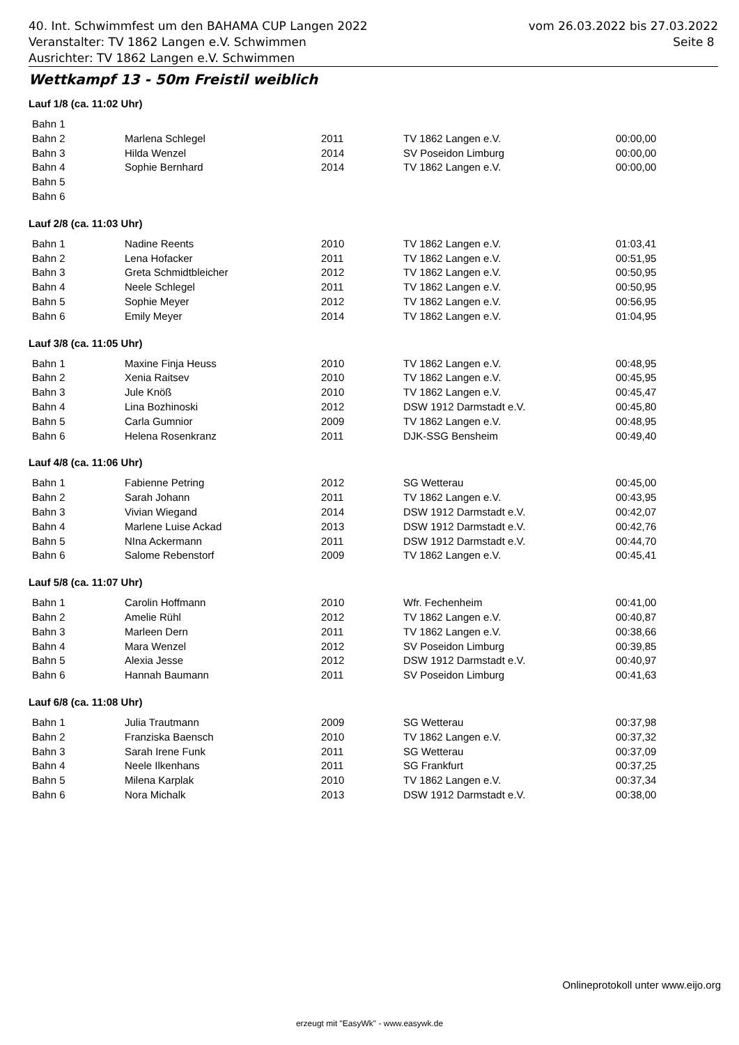40. Int. Schwimmfest um den BAHAMA CUP Langen 2022 vom 26.03.2022 bis 27.03.2022
Veranstalter: TV 1862 Langen e.V. Schwimmen Seite 8
Ausrichter: TV 1862 Langen e.V. Schwimmen
Wettkampf 13 - 50m Freistil weiblich
Lauf 1/8 (ca. 11:02 Uhr)
| Bahn 1 | | | | |
| Bahn 2 | Marlena Schlegel | 2011 | TV 1862 Langen e.V. | 00:00,00 |
| Bahn 3 | Hilda Wenzel | 2014 | SV Poseidon Limburg | 00:00,00 |
| Bahn 4 | Sophie Bernhard | 2014 | TV 1862 Langen e.V. | 00:00,00 |
| Bahn 5 | | | | |
| Bahn 6 | | | | |
Lauf 2/8 (ca. 11:03 Uhr)
| Bahn 1 | Nadine Reents | 2010 | TV 1862 Langen e.V. | 01:03,41 |
| Bahn 2 | Lena Hofacker | 2011 | TV 1862 Langen e.V. | 00:51,95 |
| Bahn 3 | Greta Schmidtbleicher | 2012 | TV 1862 Langen e.V. | 00:50,95 |
| Bahn 4 | Neele Schlegel | 2011 | TV 1862 Langen e.V. | 00:50,95 |
| Bahn 5 | Sophie Meyer | 2012 | TV 1862 Langen e.V. | 00:56,95 |
| Bahn 6 | Emily Meyer | 2014 | TV 1862 Langen e.V. | 01:04,95 |
Lauf 3/8 (ca. 11:05 Uhr)
| Bahn 1 | Maxine Finja Heuss | 2010 | TV 1862 Langen e.V. | 00:48,95 |
| Bahn 2 | Xenia Raitsev | 2010 | TV 1862 Langen e.V. | 00:45,95 |
| Bahn 3 | Jule Knöß | 2010 | TV 1862 Langen e.V. | 00:45,47 |
| Bahn 4 | Lina Bozhinoski | 2012 | DSW 1912 Darmstadt e.V. | 00:45,80 |
| Bahn 5 | Carla Gumnior | 2009 | TV 1862 Langen e.V. | 00:48,95 |
| Bahn 6 | Helena Rosenkranz | 2011 | DJK-SSG Bensheim | 00:49,40 |
Lauf 4/8 (ca. 11:06 Uhr)
| Bahn 1 | Fabienne Petring | 2012 | SG Wetterau | 00:45,00 |
| Bahn 2 | Sarah Johann | 2011 | TV 1862 Langen e.V. | 00:43,95 |
| Bahn 3 | Vivian Wiegand | 2014 | DSW 1912 Darmstadt e.V. | 00:42,07 |
| Bahn 4 | Marlene Luise Ackad | 2013 | DSW 1912 Darmstadt e.V. | 00:42,76 |
| Bahn 5 | NIna Ackermann | 2011 | DSW 1912 Darmstadt e.V. | 00:44,70 |
| Bahn 6 | Salome Rebenstorf | 2009 | TV 1862 Langen e.V. | 00:45,41 |
Lauf 5/8 (ca. 11:07 Uhr)
| Bahn 1 | Carolin Hoffmann | 2010 | Wfr. Fechenheim | 00:41,00 |
| Bahn 2 | Amelie Rühl | 2012 | TV 1862 Langen e.V. | 00:40,87 |
| Bahn 3 | Marleen Dern | 2011 | TV 1862 Langen e.V. | 00:38,66 |
| Bahn 4 | Mara Wenzel | 2012 | SV Poseidon Limburg | 00:39,85 |
| Bahn 5 | Alexia Jesse | 2012 | DSW 1912 Darmstadt e.V. | 00:40,97 |
| Bahn 6 | Hannah Baumann | 2011 | SV Poseidon Limburg | 00:41,63 |
Lauf 6/8 (ca. 11:08 Uhr)
| Bahn 1 | Julia Trautmann | 2009 | SG Wetterau | 00:37,98 |
| Bahn 2 | Franziska Baensch | 2010 | TV 1862 Langen e.V. | 00:37,32 |
| Bahn 3 | Sarah Irene Funk | 2011 | SG Wetterau | 00:37,09 |
| Bahn 4 | Neele Ilkenhans | 2011 | SG Frankfurt | 00:37,25 |
| Bahn 5 | Milena Karplak | 2010 | TV 1862 Langen e.V. | 00:37,34 |
| Bahn 6 | Nora Michalk | 2013 | DSW 1912 Darmstadt e.V. | 00:38,00 |
Onlineprotokoll unter www.eijo.org
erzeugt mit "EasyWk" - www.easywk.de